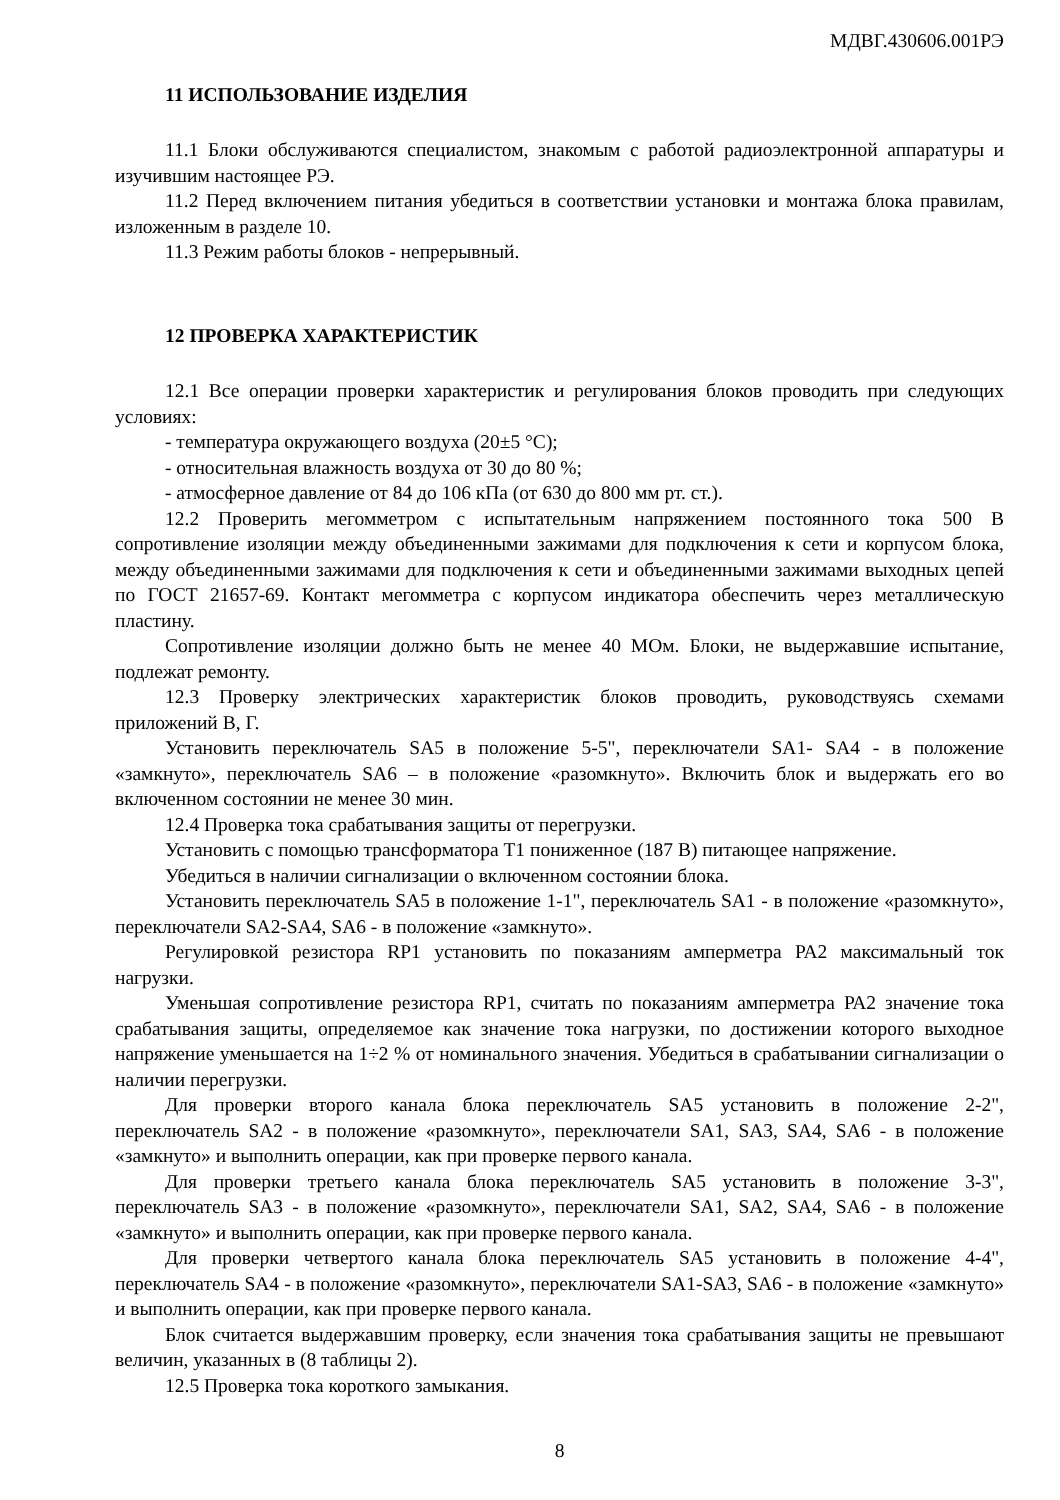МДВГ.430606.001РЭ
11 ИСПОЛЬЗОВАНИЕ ИЗДЕЛИЯ
11.1 Блоки обслуживаются специалистом, знакомым с работой радиоэлектронной аппаратуры и изучившим настоящее РЭ.
11.2 Перед включением питания убедиться в соответствии установки и монтажа блока правилам, изложенным в разделе 10.
11.3 Режим работы блоков - непрерывный.
12 ПРОВЕРКА ХАРАКТЕРИСТИК
12.1 Все операции проверки характеристик и регулирования блоков проводить при следующих условиях:
- температура окружающего воздуха (20±5 °С);
- относительная влажность воздуха от 30 до 80 %;
- атмосферное давление от 84 до 106 кПа (от 630 до 800 мм рт. ст.).
12.2 Проверить мегомметром с испытательным напряжением постоянного тока 500 В сопротивление изоляции между объединенными зажимами для подключения к сети и корпусом блока, между объединенными зажимами для подключения к сети и объединенными зажимами выходных цепей по ГОСТ 21657-69. Контакт мегомметра с корпусом индикатора обеспечить через металлическую пластину.
Сопротивление изоляции должно быть не менее 40 МОм. Блоки, не выдержавшие испытание, подлежат ремонту.
12.3 Проверку электрических характеристик блоков проводить, руководствуясь схемами приложений В, Г.
Установить переключатель SA5 в положение 5-5", переключатели SA1- SA4 - в положение «замкнуто», переключатель SA6 – в положение «разомкнуто». Включить блок и выдержать его во включенном состоянии не менее 30 мин.
12.4 Проверка тока срабатывания защиты от перегрузки.
Установить с помощью трансформатора Т1 пониженное (187 В) питающее напряжение.
Убедиться в наличии сигнализации о включенном состоянии блока.
Установить переключатель SA5 в положение 1-1", переключатель SA1 - в положение «разомкнуто», переключатели SA2-SA4, SA6 - в положение «замкнуто».
Регулировкой резистора RP1 установить по показаниям амперметра РА2 максимальный ток нагрузки.
Уменьшая сопротивление резистора RP1, считать по показаниям амперметра РА2 значение тока срабатывания защиты, определяемое как значение тока нагрузки, по достижении которого выходное напряжение уменьшается на 1÷2 % от номинального значения. Убедиться в срабатывании сигнализации о наличии перегрузки.
Для проверки второго канала блока переключатель SA5 установить в положение 2-2", переключатель SA2 - в положение «разомкнуто», переключатели SA1, SA3, SA4, SA6 - в положение «замкнуто» и выполнить операции, как при проверке первого канала.
Для проверки третьего канала блока переключатель SA5 установить в положение 3-3", переключатель SA3 - в положение «разомкнуто», переключатели SA1, SA2, SA4, SA6 - в положение «замкнуто» и выполнить операции, как при проверке первого канала.
Для проверки четвертого канала блока переключатель SA5 установить в положение 4-4", переключатель SA4 - в положение «разомкнуто», переключатели SA1-SA3, SA6 - в положение «замкнуто» и выполнить операции, как при проверке первого канала.
Блок считается выдержавшим проверку, если значения тока срабатывания защиты не превышают величин, указанных в (8 таблицы 2).
12.5 Проверка тока короткого замыкания.
8